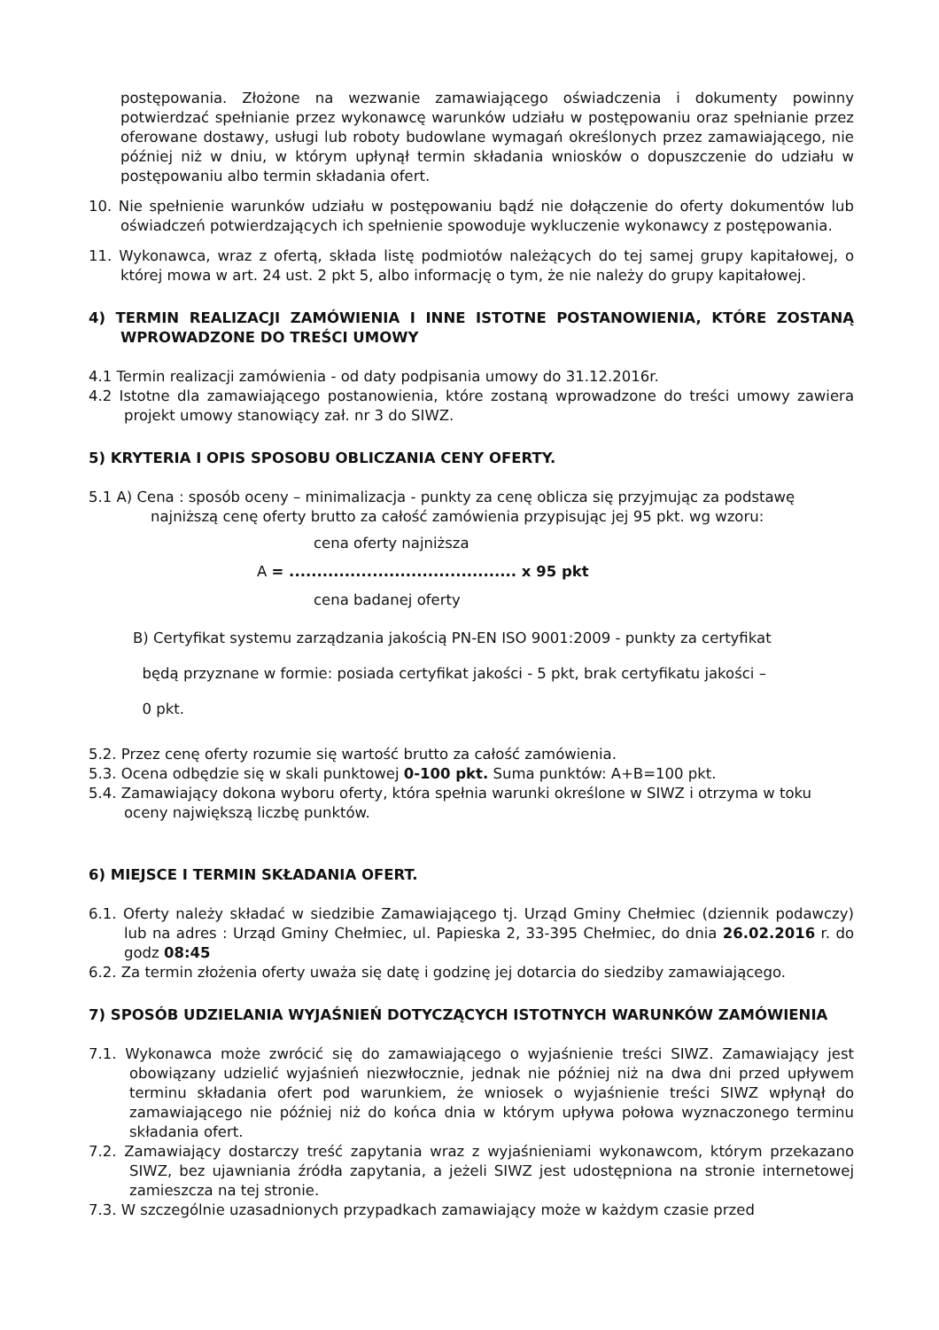postępowania. Złożone na wezwanie zamawiającego oświadczenia i dokumenty powinny potwierdzać spełnianie przez wykonawcę warunków udziału w postępowaniu oraz spełnianie przez oferowane dostawy, usługi lub roboty budowlane wymagań określonych przez zamawiającego, nie później niż w dniu, w którym upłynął termin składania wniosków o dopuszczenie do udziału w postępowaniu albo termin składania ofert.
10. Nie spełnienie warunków udziału w postępowaniu bądź nie dołączenie do oferty dokumentów lub oświadczeń potwierdzających ich spełnienie spowoduje wykluczenie wykonawcy z postępowania.
11. Wykonawca, wraz z ofertą, składa listę podmiotów należących do tej samej grupy kapitałowej, o której mowa w art. 24 ust. 2 pkt 5, albo informację o tym, że nie należy do grupy kapitałowej.
4) TERMIN REALIZACJI ZAMÓWIENIA I INNE ISTOTNE POSTANOWIENIA, KTÓRE ZOSTANĄ WPROWADZONE DO TREŚCI UMOWY
4.1 Termin realizacji zamówienia - od daty podpisania umowy do 31.12.2016r.
4.2 Istotne dla zamawiającego postanowienia, które zostaną wprowadzone do treści umowy zawiera projekt umowy stanowiący zał. nr 3 do SIWZ.
5) KRYTERIA I OPIS SPOSOBU OBLICZANIA CENY OFERTY.
5.1 A) Cena : sposób oceny – minimalizacja - punkty za cenę oblicza się przyjmując za podstawę najniższą cenę oferty brutto za całość zamówienia przypisując jej 95 pkt. wg wzoru:
cena oferty najniższa
A = ......................................... x 95 pkt
cena badanej oferty
B) Certyfikat systemu zarządzania jakością PN-EN ISO 9001:2009 - punkty za certyfikat
będą przyznane w formie: posiada certyfikat jakości - 5 pkt, brak certyfikatu jakości –
0 pkt.
5.2. Przez cenę oferty rozumie się wartość brutto za całość zamówienia.
5.3. Ocena odbędzie się w skali punktowej 0-100 pkt. Suma punktów: A+B=100 pkt.
5.4. Zamawiający dokona wyboru oferty, która spełnia warunki określone w SIWZ i otrzyma w toku oceny największą liczbę punktów.
6) MIEJSCE I TERMIN SKŁADANIA OFERT.
6.1. Oferty należy składać w siedzibie Zamawiającego tj. Urząd Gminy Chełmiec (dziennik podawczy) lub na adres : Urząd Gminy Chełmiec, ul. Papieska 2, 33-395 Chełmiec, do dnia 26.02.2016 r. do godz 08:45
6.2. Za termin złożenia oferty uważa się datę i godzinę jej dotarcia do siedziby zamawiającego.
7) SPOSÓB UDZIELANIA WYJAŚNIEŃ DOTYCZĄCYCH ISTOTNYCH WARUNKÓW ZAMÓWIENIA
7.1. Wykonawca może zwrócić się do zamawiającego o wyjaśnienie treści SIWZ. Zamawiający jest obowiązany udzielić wyjaśnień niezwłocznie, jednak nie później niż na dwa dni przed upływem terminu składania ofert pod warunkiem, że wniosek o wyjaśnienie treści SIWZ wpłynął do zamawiającego nie później niż do końca dnia w którym upływa połowa wyznaczonego terminu składania ofert.
7.2. Zamawiający dostarczy treść zapytania wraz z wyjaśnieniami wykonawcom, którym przekazano SIWZ, bez ujawniania źródła zapytania, a jeżeli SIWZ jest udostępniona na stronie internetowej zamieszcza na tej stronie.
7.3. W szczególnie uzasadnionych przypadkach zamawiający może w każdym czasie przed